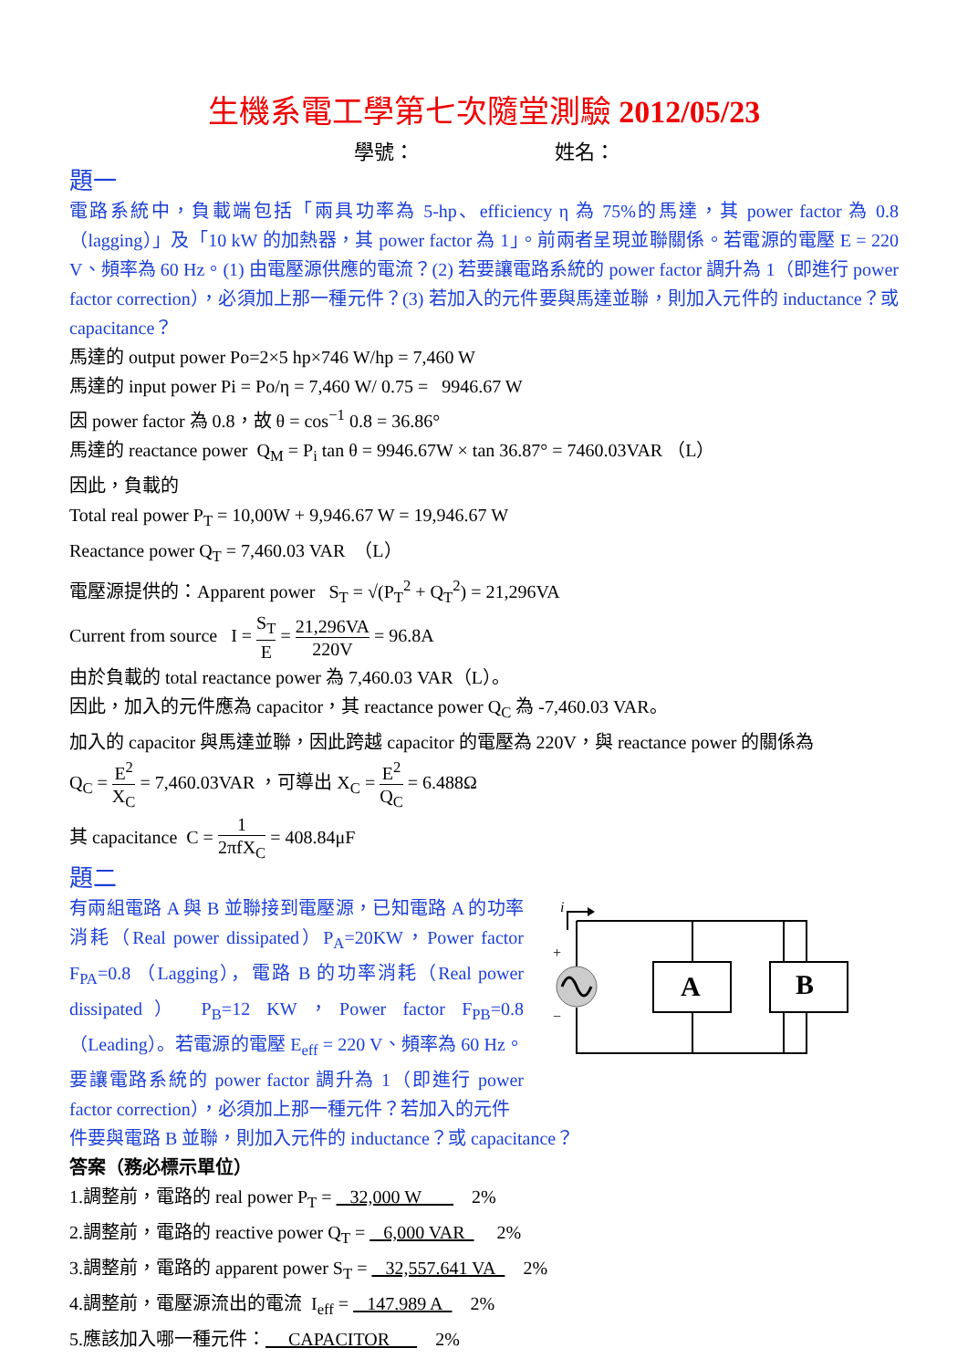生機系電工學第七次隨堂測驗 2012/05/23
學號： 姓名：
題一
電路系統中，負載端包括「兩具功率為 5-hp、efficiency η 為 75%的馬達，其 power factor 為 0.8（lagging）」及「10 kW 的加熱器，其 power factor 為 1」。前兩者呈現並聯關係。若電源的電壓 E = 220 V、頻率為 60 Hz。(1) 由電壓源供應的電流？(2) 若要讓電路系統的 power factor 調升為 1（即進行 power factor correction），必須加上那一種元件？(3) 若加入的元件要與馬達並聯，則加入元件的 inductance？或 capacitance？
馬達的 output power Po=2×5 hp×746 W/hp = 7,460 W
馬達的 input power Pi = Po/η = 7,460 W/ 0.75 = 9946.67 W
因 power factor 為 0.8，故 θ = cos<sup>−1</sup> 0.8 = 36.86°
馬達的 reactance power Q<sub>M</sub> = P<sub>i</sub> tan θ = 9946.67W × tan 36.87° = 7460.03VAR （L）
因此，負載的
Total real power P<sub>T</sub> = 10,00W + 9,946.67 W = 19,946.67 W
Reactance power Q<sub>T</sub> = 7,460.03 VAR （L）
電壓源提供的：Apparent power S<sub>T</sub> = √(P<sub>T</sub><sup>2</sup> + Q<sub>T</sub><sup>2</sup>) = 21,296VA
Current from source I = S<sub>T</sub> E = 21,296VA 220V = 96.8A
由於負載的 total reactance power 為 7,460.03 VAR（L）。
因此，加入的元件應為 capacitor，其 reactance power Q<sub>C</sub> 為 -7,460.03 VAR。
加入的 capacitor 與馬達並聯，因此跨越 capacitor 的電壓為 220V，與 reactance power 的關係為
Q<sub>C</sub> = E<sup>2</sup> X<sub>C</sub> = 7,460.03VAR ，可導出 X<sub>C</sub> = E<sup>2</sup> Q<sub>C</sub> = 6.488Ω
其 capacitance C = 1 2πfX<sub>C</sub> = 408.84μF
題二
有兩組電路 A 與 B 並聯接到電壓源，已知電路 A 的功率消耗（Real power dissipated）P<sub>A</sub>=20KW，Power factor F<sub>PA</sub>=0.8 （Lagging），電路 B 的功率消耗（Real power dissipated） P<sub>B</sub>=12 KW，Power factor F<sub>PB</sub>=0.8（Leading）。若電源的電壓 E<sub>eff</sub> = 220 V、頻率為 60 Hz。要讓電路系統的 power factor 調升為 1（即進行 power factor correction），必須加上那一種元件？若加入的元件
i
+
−
A
B
件要與電路 B 並聯，則加入元件的 inductance？或 capacitance？
答案（務必標示單位）
1.調整前，電路的 real power P<sub>T</sub> = 32,000 W 2%
2.調整前，電路的 reactive power Q<sub>T</sub> = 6,000 VAR 2%
3.調整前，電路的 apparent power S<sub>T</sub> = 32,557.641 VA 2%
4.調整前，電壓源流出的電流 I<sub>eff</sub> = 147.989 A 2%
5.應該加入哪一種元件： CAPACITOR 2%